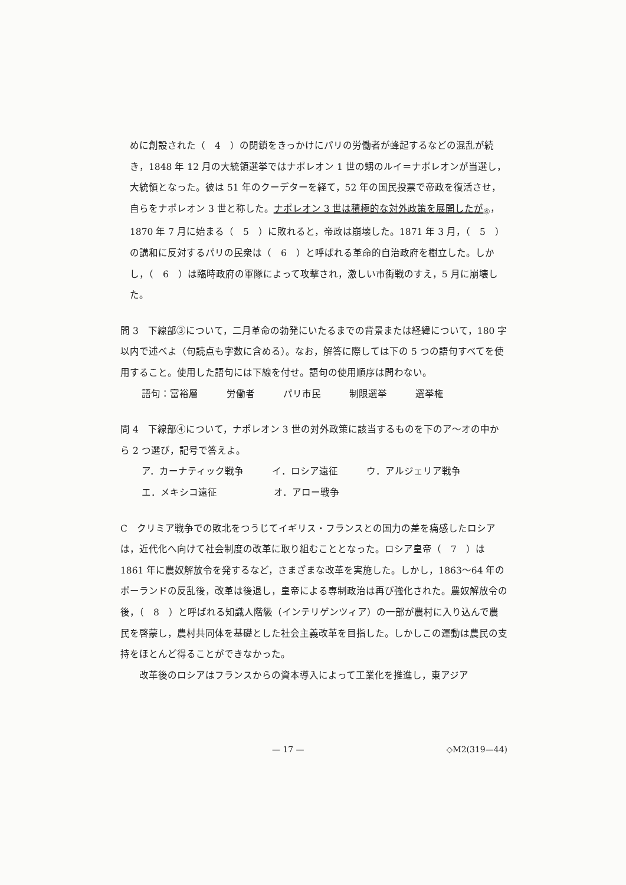めに創設された（　4　）の閉鎖をきっかけにパリの労働者が蜂起するなどの混乱が続き，1848 年 12 月の大統領選挙ではナポレオン 1 世の甥のルイ＝ナポレオンが当選し，大統領となった。彼は 51 年のクーデターを経て，52 年の国民投票で帝政を復活させ，自らをナポレオン 3 世と称した。ナポレオン 3 世は積極的な対外政策を展開したが<sub>④</sub>，1870 年 7 月に始まる（　5　）に敗れると，帝政は崩壊した。1871 年 3 月，（　5　）の講和に反対するパリの民衆は（　6　）と呼ばれる革命的自治政府を樹立した。しかし，（　6　）は臨時政府の軍隊によって攻撃され，激しい市街戦のすえ，5 月に崩壊した。
問 3　下線部③について，二月革命の勃発にいたるまでの背景または経緯について，180 字以内で述べよ（句読点も字数に含める）。なお，解答に際しては下の 5 つの語句すべてを使用すること。使用した語句には下線を付せ。語句の使用順序は問わない。
語句：富裕層　　　労働者　　　パリ市民　　　制限選挙　　　選挙権
問 4　下線部④について，ナポレオン 3 世の対外政策に該当するものを下のア～オの中から 2 つ選び，記号で答えよ。
ア．カーナティック戦争　　　イ．ロシア遠征　　　ウ．アルジェリア戦争
エ．メキシコ遠征　　　　　　オ．アロー戦争
C　クリミア戦争での敗北をつうじてイギリス・フランスとの国力の差を痛感したロシアは，近代化へ向けて社会制度の改革に取り組むこととなった。ロシア皇帝（　7　）は 1861 年に農奴解放令を発するなど，さまざまな改革を実施した。しかし，1863～64 年のポーランドの反乱後，改革は後退し，皇帝による専制政治は再び強化された。農奴解放令の後，（　8　）と呼ばれる知識人階級（インテリゲンツィア）の一部が農村に入り込んで農民を啓蒙し，農村共同体を基礎とした社会主義改革を目指した。しかしこの運動は農民の支持をほとんど得ることができなかった。
　改革後のロシアはフランスからの資本導入によって工業化を推進し，東アジア
— 17 — ◇M2(319—44)